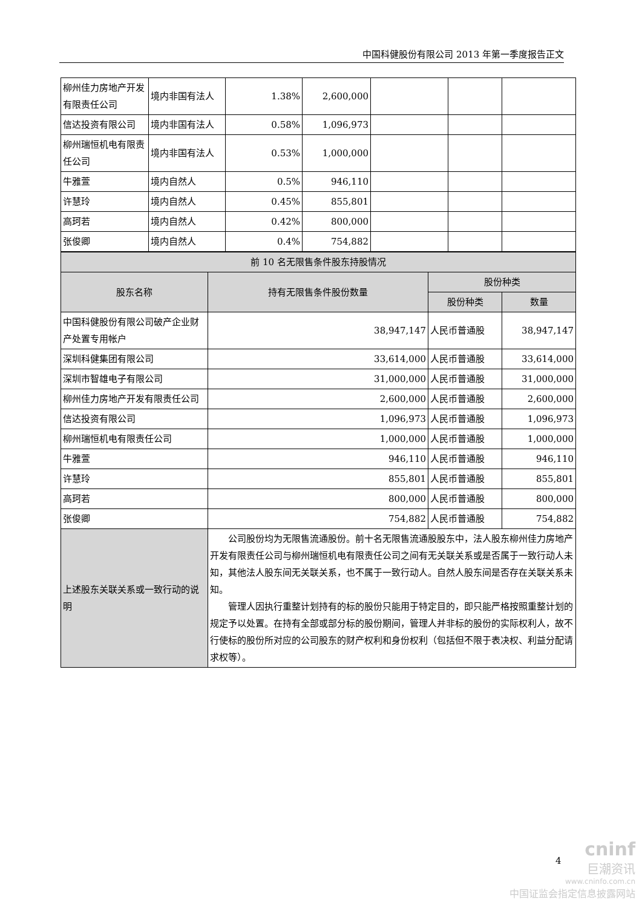中国科健股份有限公司 2013 年第一季度报告正文
| 柳州佳力房地产开发有限责任公司 | 境内非国有法人 | 1.38% | 2,600,000 | | | |
| 信达投资有限公司 | 境内非国有法人 | 0.58% | 1,096,973 | | | |
| 柳州瑞恒机电有限责任公司 | 境内非国有法人 | 0.53% | 1,000,000 | | | |
| 牛雅萱 | 境内自然人 | 0.5% | 946,110 | | | |
| 许慧玲 | 境内自然人 | 0.45% | 855,801 | | | |
| 高珂若 | 境内自然人 | 0.42% | 800,000 | | | |
| 张俊卿 | 境内自然人 | 0.4% | 754,882 | | | |
| 前 10 名无限售条件股东持股情况 | | | |
| --- | --- | --- | --- |
| 股东名称 | 持有无限售条件股份数量 | 股份种类 | |
| | | 股份种类 | 数量 |
| 中国科健股份有限公司破产企业财产处置专用帐户 | 38,947,147 | 人民币普通股 | 38,947,147 |
| 深圳科健集团有限公司 | 33,614,000 | 人民币普通股 | 33,614,000 |
| 深圳市智雄电子有限公司 | 31,000,000 | 人民币普通股 | 31,000,000 |
| 柳州佳力房地产开发有限责任公司 | 2,600,000 | 人民币普通股 | 2,600,000 |
| 信达投资有限公司 | 1,096,973 | 人民币普通股 | 1,096,973 |
| 柳州瑞恒机电有限责任公司 | 1,000,000 | 人民币普通股 | 1,000,000 |
| 牛雅萱 | 946,110 | 人民币普通股 | 946,110 |
| 许慧玲 | 855,801 | 人民币普通股 | 855,801 |
| 高珂若 | 800,000 | 人民币普通股 | 800,000 |
| 张俊卿 | 754,882 | 人民币普通股 | 754,882 |
| 上述股东关联关系或一致行动的说明 | 公司股份均为无限售流通股份。前十名无限售流通股股东中，法人股东柳州佳力房地产开发有限责任公司与柳州瑞恒机电有限责任公司之间有无关联关系或是否属于一致行动人未知，其他法人股东间无关联关系，也不属于一致行动人。自然人股东间是否存在关联关系未知。 管理人因执行重整计划持有的标的股份只能用于特定目的，即只能严格按照重整计划的规定予以处置。在持有全部或部分标的股份期间，管理人并非标的股份的实际权利人，故不行使标的股份所对应的公司股东的财产权利和身份权利（包括但不限于表决权、利益分配请求权等）。 | | |
4
cninf
巨潮资讯
www.cninfo.com.cn
中国证监会指定信息披露网站